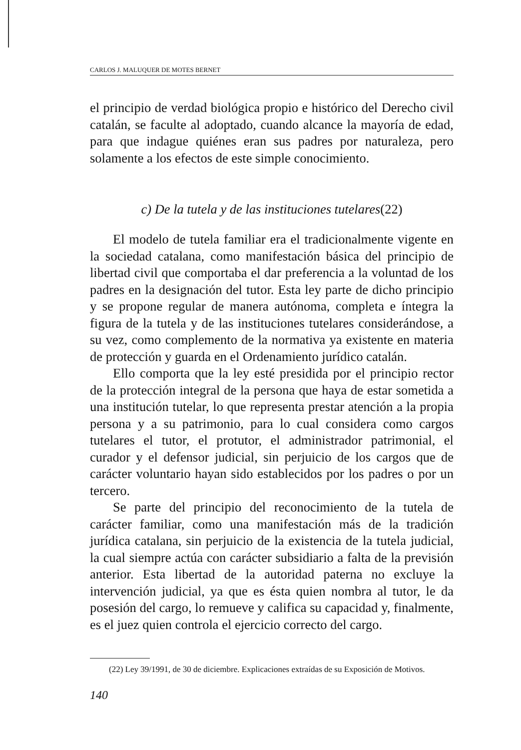CARLOS J. MALUQUER DE MOTES BERNET
el principio de verdad biológica propio e histórico del Derecho civil catalán, se faculte al adoptado, cuando alcance la mayoría de edad, para que indague quiénes eran sus padres por naturaleza, pero solamente a los efectos de este simple conocimiento.
c) De la tutela y de las instituciones tutelares(22)
El modelo de tutela familiar era el tradicionalmente vigente en la sociedad catalana, como manifestación básica del principio de libertad civil que comportaba el dar preferencia a la voluntad de los padres en la designación del tutor. Esta ley parte de dicho principio y se propone regular de manera autónoma, completa e íntegra la figura de la tutela y de las instituciones tutelares considerándose, a su vez, como complemento de la normativa ya existente en materia de protección y guarda en el Ordenamiento jurídico catalán.
Ello comporta que la ley esté presidida por el principio rector de la protección integral de la persona que haya de estar sometida a una institución tutelar, lo que representa prestar atención a la propia persona y a su patrimonio, para lo cual considera como cargos tutelares el tutor, el protutor, el administrador patrimonial, el curador y el defensor judicial, sin perjuicio de los cargos que de carácter voluntario hayan sido establecidos por los padres o por un tercero.
Se parte del principio del reconocimiento de la tutela de carácter familiar, como una manifestación más de la tradición jurídica catalana, sin perjuicio de la existencia de la tutela judicial, la cual siempre actúa con carácter subsidiario a falta de la previsión anterior. Esta libertad de la autoridad paterna no excluye la intervención judicial, ya que es ésta quien nombra al tutor, le da posesión del cargo, lo remueve y califica su capacidad y, finalmente, es el juez quien controla el ejercicio correcto del cargo.
(22) Ley 39/1991, de 30 de diciembre. Explicaciones extraídas de su Exposición de Motivos.
140